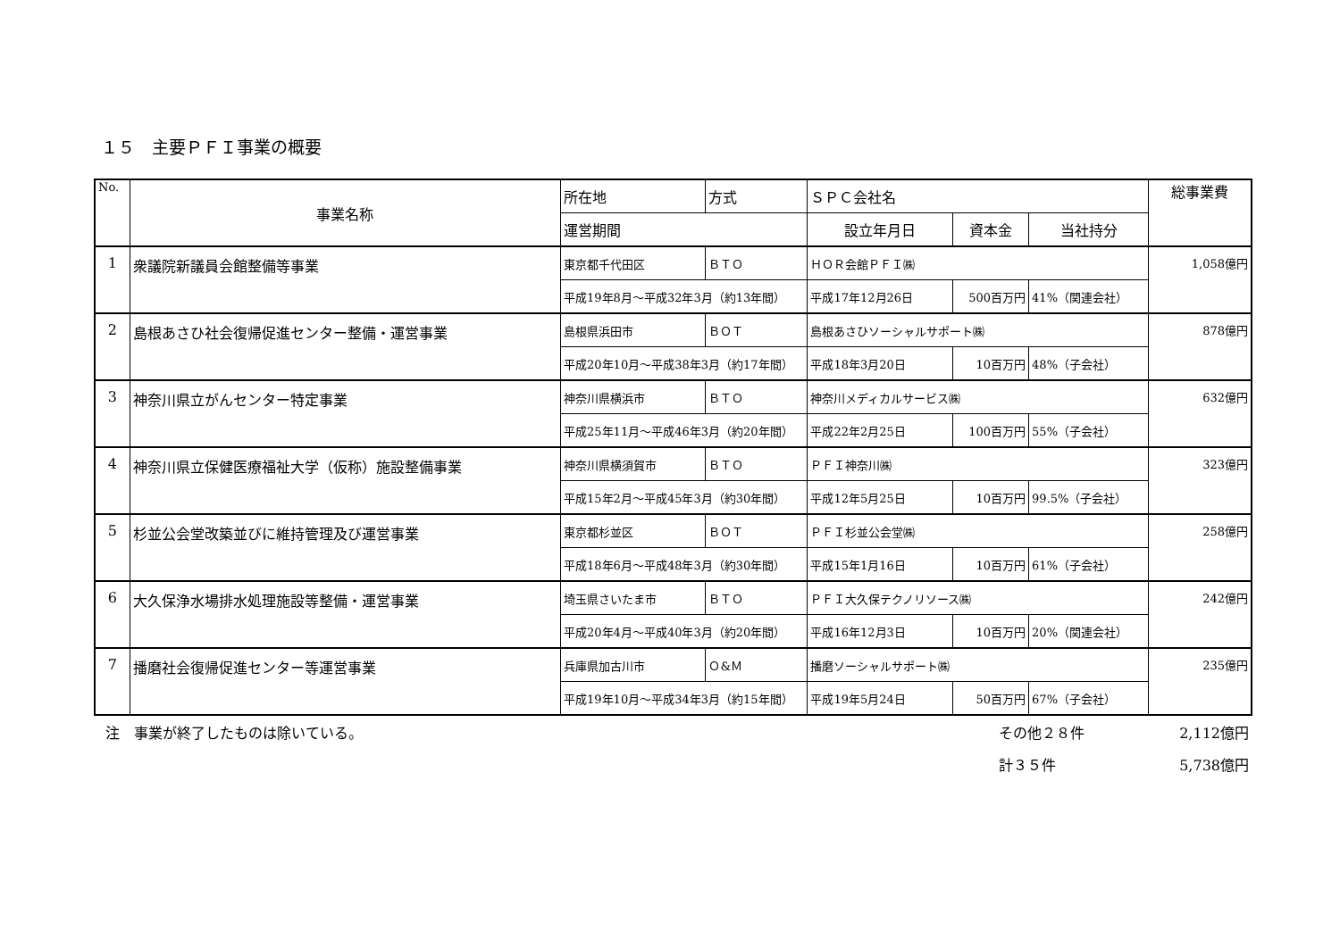１５　主要ＰＦＩ事業の概要
| No. | 事業名称 | 所在地 | 方式 | ＳＰＣ会社名 | | | 総事業費 |
| --- | --- | --- | --- | --- | --- | --- | --- |
| | | 運営期間 | | 設立年月日 | 資本金 | 当社持分 | |
| 1 | 衆議院新議員会館整備等事業 | 東京都千代田区 | ＢＴＯ | ＨＯＲ会館ＰＦＩ㈱ | | | 1,058億円 |
| | | 平成19年8月～平成32年3月（約13年間） | | 平成17年12月26日 | 500百万円 | 41%（関連会社） | |
| 2 | 島根あさひ社会復帰促進センター整備・運営事業 | 島根県浜田市 | ＢＯＴ | 島根あさひソーシャルサポート㈱ | | | 878億円 |
| | | 平成20年10月～平成38年3月（約17年間） | | 平成18年3月20日 | 10百万円 | 48%（子会社） | |
| 3 | 神奈川県立がんセンター特定事業 | 神奈川県横浜市 | ＢＴＯ | 神奈川メディカルサービス㈱ | | | 632億円 |
| | | 平成25年11月～平成46年3月（約20年間） | | 平成22年2月25日 | 100百万円 | 55%（子会社） | |
| 4 | 神奈川県立保健医療福祉大学（仮称）施設整備事業 | 神奈川県横須賀市 | ＢＴＯ | ＰＦＩ神奈川㈱ | | | 323億円 |
| | | 平成15年2月～平成45年3月（約30年間） | | 平成12年5月25日 | 10百万円 | 99.5%（子会社） | |
| 5 | 杉並公会堂改築並びに維持管理及び運営事業 | 東京都杉並区 | ＢＯＴ | ＰＦＩ杉並公会堂㈱ | | | 258億円 |
| | | 平成18年6月～平成48年3月（約30年間） | | 平成15年1月16日 | 10百万円 | 61%（子会社） | |
| 6 | 大久保浄水場排水処理施設等整備・運営事業 | 埼玉県さいたま市 | ＢＴＯ | ＰＦＩ大久保テクノリソース㈱ | | | 242億円 |
| | | 平成20年4月～平成40年3月（約20年間） | | 平成16年12月3日 | 10百万円 | 20%（関連会社） | |
| 7 | 播磨社会復帰促進センター等運営事業 | 兵庫県加古川市 | Ｏ&Ｍ | 播磨ソーシャルサポート㈱ | | | 235億円 |
| | | 平成19年10月～平成34年3月（約15年間） | | 平成19年5月24日 | 50百万円 | 67%（子会社） | |
注　事業が終了したものは除いている。 その他２８件 2,112億円
計３５件 5,738億円